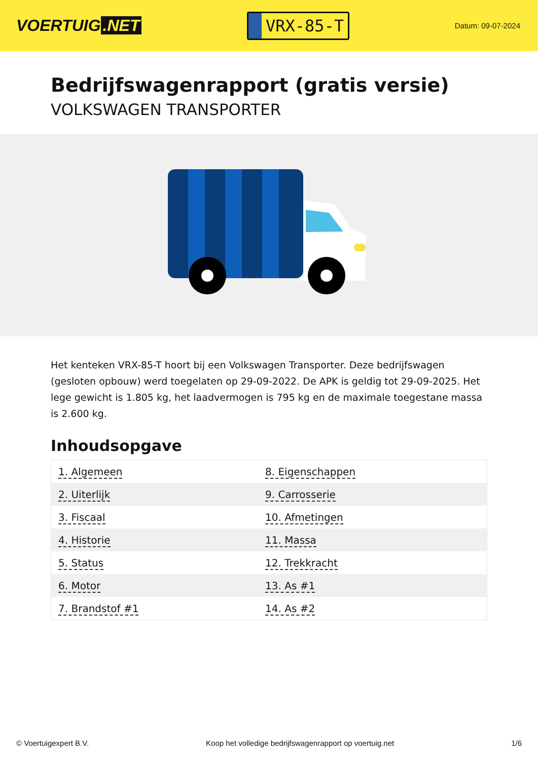VOERTUIG.NET
VRX-85-T
Datum: 09-07-2024
Bedrijfswagenrapport (gratis versie)
VOLKSWAGEN TRANSPORTER
Het kenteken VRX-85-T hoort bij een Volkswagen Transporter. Deze bedrijfswagen (gesloten opbouw) werd toegelaten op 29-09-2022. De APK is geldig tot 29-09-2025. Het lege gewicht is 1.805 kg, het laadvermogen is 795 kg en de maximale toegestane massa is 2.600 kg.
Inhoudsopgave
| 1. Algemeen | 8. Eigenschappen |
| 2. Uiterlijk | 9. Carrosserie |
| 3. Fiscaal | 10. Afmetingen |
| 4. Historie | 11. Massa |
| 5. Status | 12. Trekkracht |
| 6. Motor | 13. As #1 |
| 7. Brandstof #1 | 14. As #2 |
© Voertuigexpert B.V. Koop het volledige bedrijfswagenrapport op voertuig.net 1/6